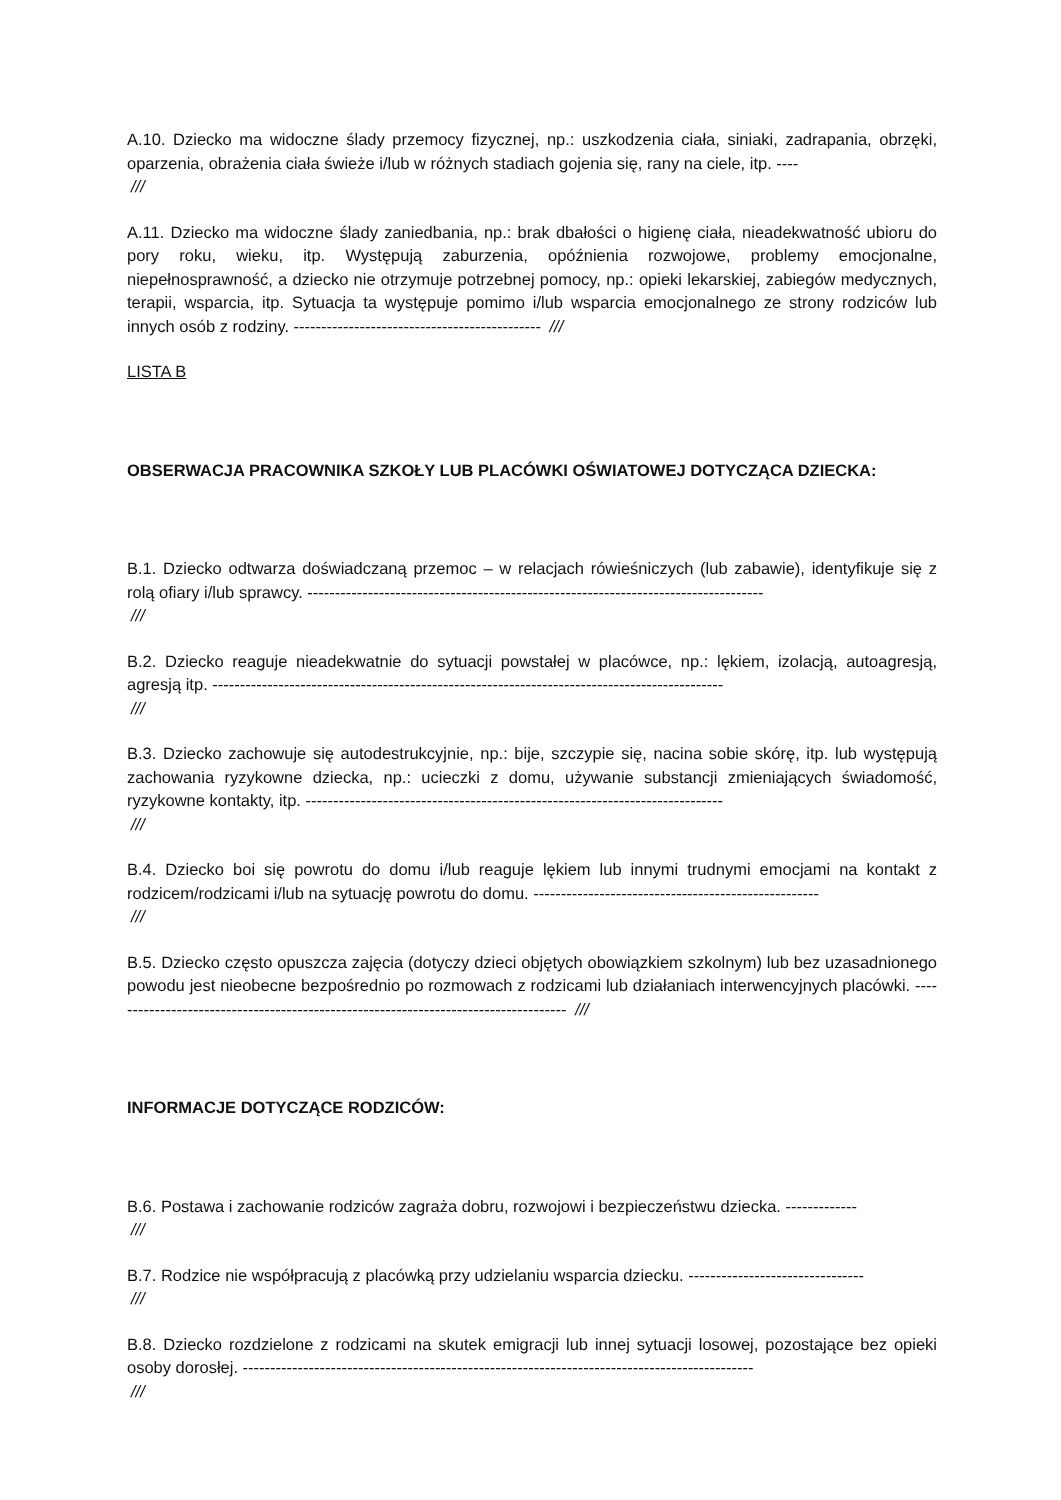A.10. Dziecko ma widoczne ślady przemocy fizycznej, np.: uszkodzenia ciała, siniaki, zadrapania, obrzęki, oparzenia, obrażenia ciała świeże i/lub w różnych stadiach gojenia się, rany na ciele, itp. ----
///
A.11. Dziecko ma widoczne ślady zaniedbania, np.: brak dbałości o higienę ciała, nieadekwatność ubioru do pory roku, wieku, itp. Występują zaburzenia, opóźnienia rozwojowe, problemy emocjonalne, niepełnosprawność, a dziecko nie otrzymuje potrzebnej pomocy, np.: opieki lekarskiej, zabiegów medycznych, terapii, wsparcia, itp. Sytuacja ta występuje pomimo i/lub wsparcia emocjonalnego ze strony rodziców lub innych osób z rodziny. --------------------------------------------- ///
LISTA B
OBSERWACJA PRACOWNIKA SZKOŁY LUB PLACÓWKI OŚWIATOWEJ DOTYCZĄCA DZIECKA:
B.1. Dziecko odtwarza doświadczaną przemoc – w relacjach rówieśniczych (lub zabawie), identyfikuje się z rolą ofiary i/lub sprawcy. -----------------------------------------------------------------------------------
///
B.2. Dziecko reaguje nieadekwatnie do sytuacji powstałej w placówce, np.: lękiem, izolacją, autoagresją, agresją itp. ---------------------------------------------------------------------------------------------
///
B.3. Dziecko zachowuje się autodestrukcyjnie, np.: bije, szczypie się, nacina sobie skórę, itp. lub występują zachowania ryzykowne dziecka, np.: ucieczki z domu, używanie substancji zmieniających świadomość, ryzykowne kontakty, itp. ----------------------------------------------------------------------------
///
B.4. Dziecko boi się powrotu do domu i/lub reaguje lękiem lub innymi trudnymi emocjami na kontakt z rodzicem/rodzicami i/lub na sytuację powrotu do domu. ----------------------------------------------------
///
B.5. Dziecko często opuszcza zajęcia (dotyczy dzieci objętych obowiązkiem szkolnym) lub bez uzasadnionego powodu jest nieobecne bezpośrednio po rozmowach z rodzicami lub działaniach interwencyjnych placówki. ------------------------------------------------------------------------------------ ///
INFORMACJE DOTYCZĄCE RODZICÓW:
B.6. Postawa i zachowanie rodziców zagraża dobru, rozwojowi i bezpieczeństwu dziecka. -------------
///
B.7. Rodzice nie współpracują z placówką przy udzielaniu wsparcia dziecku. --------------------------------
///
B.8. Dziecko rozdzielone z rodzicami na skutek emigracji lub innej sytuacji losowej, pozostające bez opieki osoby dorosłej. ---------------------------------------------------------------------------------------------
///